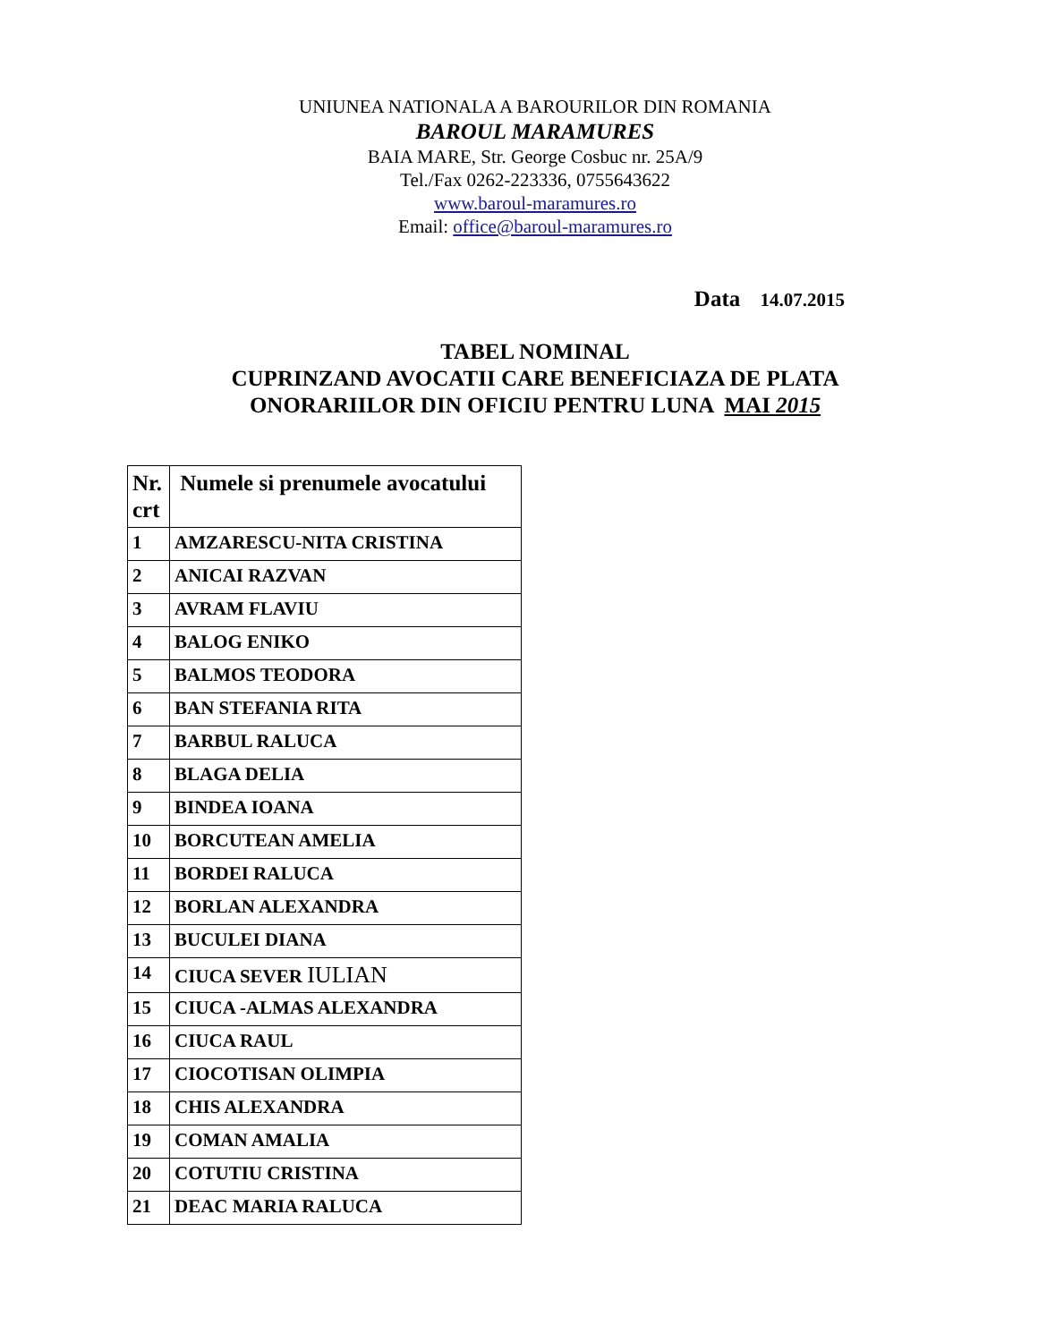UNIUNEA NATIONALA A BAROURILOR DIN ROMANIA
BAROUL MARAMURES
BAIA MARE, Str. George Cosbuc nr. 25A/9
Tel./Fax 0262-223336, 0755643622
www.baroul-maramures.ro
Email: office@baroul-maramures.ro
Data 14.07.2015
TABEL NOMINAL
CUPRINZAND AVOCATII CARE BENEFICIAZA DE PLATA
ONORARIILOR DIN OFICIU PENTRU LUNA MAI 2015
| Nr. crt | Numele si prenumele avocatului |
| --- | --- |
| 1 | AMZARESCU-NITA CRISTINA |
| 2 | ANICAI RAZVAN |
| 3 | AVRAM FLAVIU |
| 4 | BALOG ENIKO |
| 5 | BALMOS TEODORA |
| 6 | BAN STEFANIA RITA |
| 7 | BARBUL RALUCA |
| 8 | BLAGA DELIA |
| 9 | BINDEA IOANA |
| 10 | BORCUTEAN AMELIA |
| 11 | BORDEI RALUCA |
| 12 | BORLAN ALEXANDRA |
| 13 | BUCULEI DIANA |
| 14 | CIUCA SEVER IULIAN |
| 15 | CIUCA -ALMAS ALEXANDRA |
| 16 | CIUCA RAUL |
| 17 | CIOCOTISAN OLIMPIA |
| 18 | CHIS ALEXANDRA |
| 19 | COMAN AMALIA |
| 20 | COTUTIU CRISTINA |
| 21 | DEAC MARIA RALUCA |